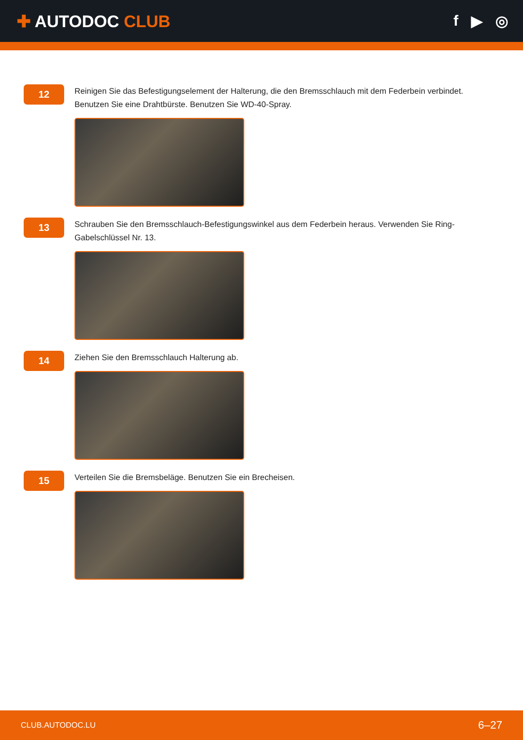✚ AUTODOC CLUB f ▶ ◎
12
Reinigen Sie das Befestigungselement der Halterung, die den Bremsschlauch mit dem Federbein verbindet. Benutzen Sie eine Drahtbürste. Benutzen Sie WD-40-Spray.
13
Schrauben Sie den Bremsschlauch-Befestigungswinkel aus dem Federbein heraus. Verwenden Sie Ring-Gabelschlüssel Nr. 13.
14
Ziehen Sie den Bremsschlauch Halterung ab.
15
Verteilen Sie die Bremsbeläge. Benutzen Sie ein Brecheisen.
CLUB.AUTODOC.LU 6–27